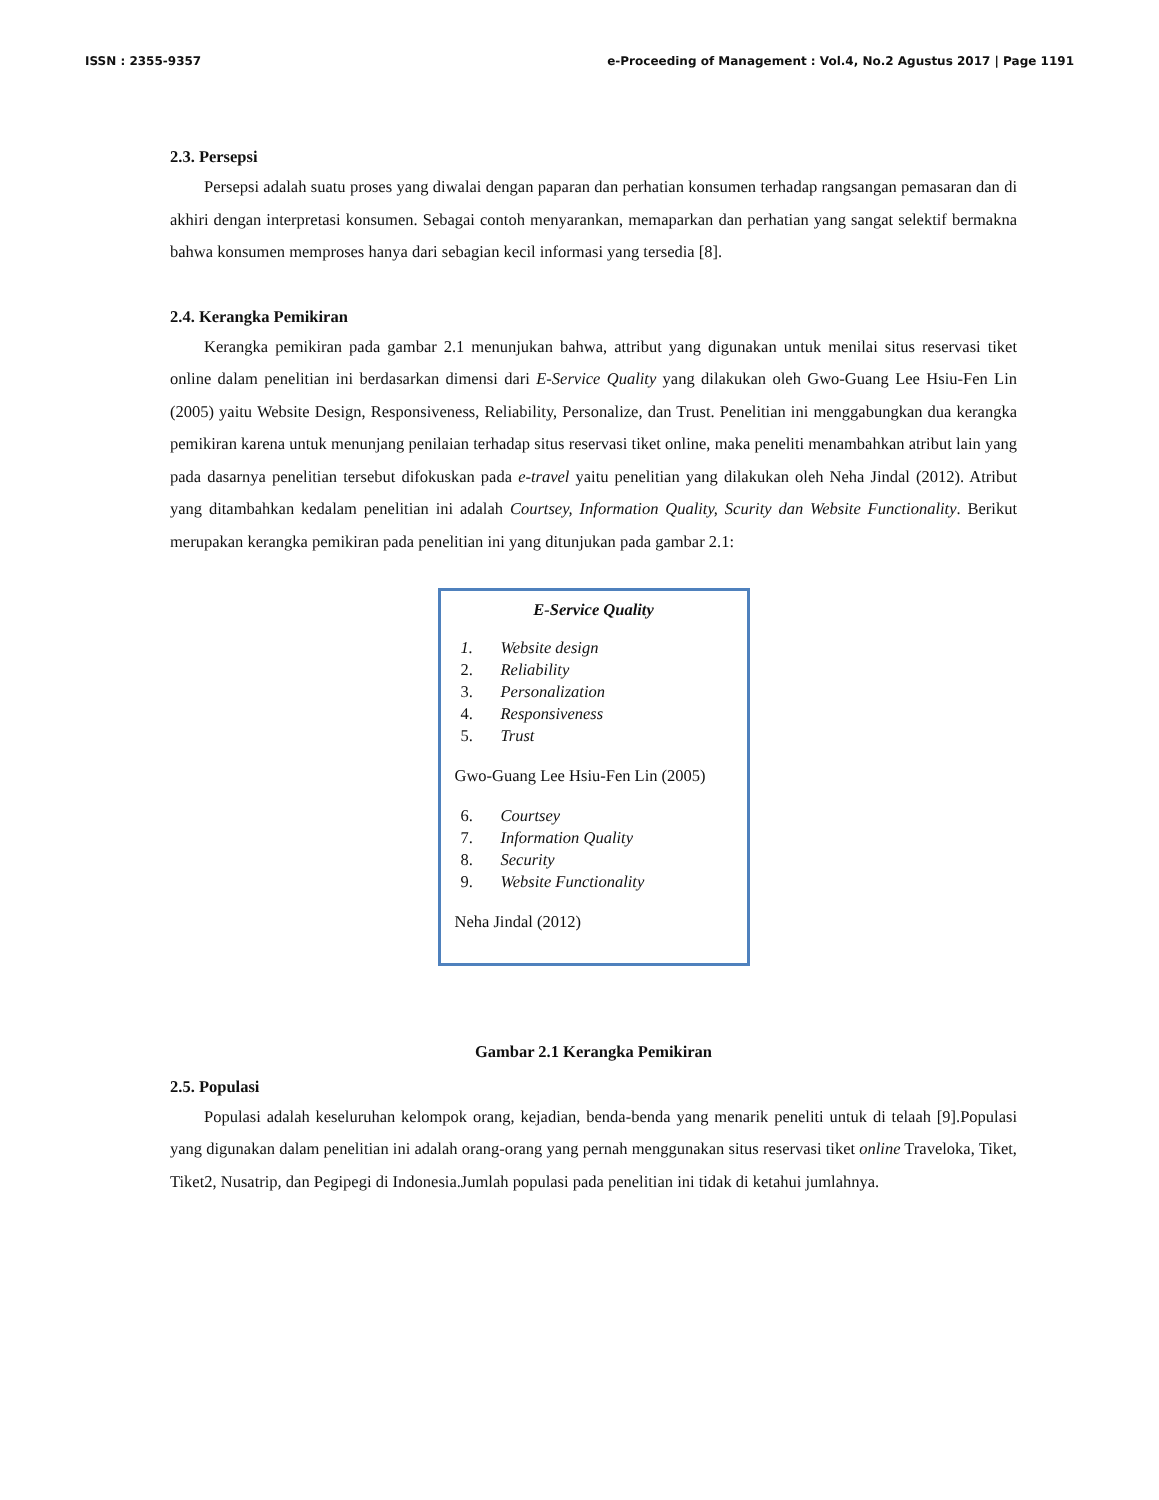ISSN : 2355-9357 e-Proceeding of Management : Vol.4, No.2 Agustus 2017 | Page 1191
2.3. Persepsi
Persepsi adalah suatu proses yang diwalai dengan paparan dan perhatian konsumen terhadap rangsangan pemasaran dan di akhiri dengan interpretasi konsumen. Sebagai contoh menyarankan, memaparkan dan perhatian yang sangat selektif bermakna bahwa konsumen memproses hanya dari sebagian kecil informasi yang tersedia [8].
2.4. Kerangka Pemikiran
Kerangka pemikiran pada gambar 2.1 menunjukan bahwa, attribut yang digunakan untuk menilai situs reservasi tiket online dalam penelitian ini berdasarkan dimensi dari E-Service Quality yang dilakukan oleh Gwo-Guang Lee Hsiu-Fen Lin (2005) yaitu Website Design, Responsiveness, Reliability, Personalize, dan Trust. Penelitian ini menggabungkan dua kerangka pemikiran karena untuk menunjang penilaian terhadap situs reservasi tiket online, maka peneliti menambahkan atribut lain yang pada dasarnya penelitian tersebut difokuskan pada e-travel yaitu penelitian yang dilakukan oleh Neha Jindal (2012). Atribut yang ditambahkan kedalam penelitian ini adalah Courtsey, Information Quality, Scurity dan Website Functionality. Berikut merupakan kerangka pemikiran pada penelitian ini yang ditunjukan pada gambar 2.1:
E-Service Quality
1. Website design
2. Reliability
3. Personalization
4. Responsiveness
5. Trust
Gwo-Guang Lee Hsiu-Fen Lin (2005)
6. Courtsey
7. Information Quality
8. Security
9. Website Functionality
Neha Jindal (2012)
Gambar 2.1 Kerangka Pemikiran
2.5. Populasi
Populasi adalah keseluruhan kelompok orang, kejadian, benda-benda yang menarik peneliti untuk di telaah [9].Populasi yang digunakan dalam penelitian ini adalah orang-orang yang pernah menggunakan situs reservasi tiket online Traveloka, Tiket, Tiket2, Nusatrip, dan Pegipegi di Indonesia.Jumlah populasi pada penelitian ini tidak di ketahui jumlahnya.